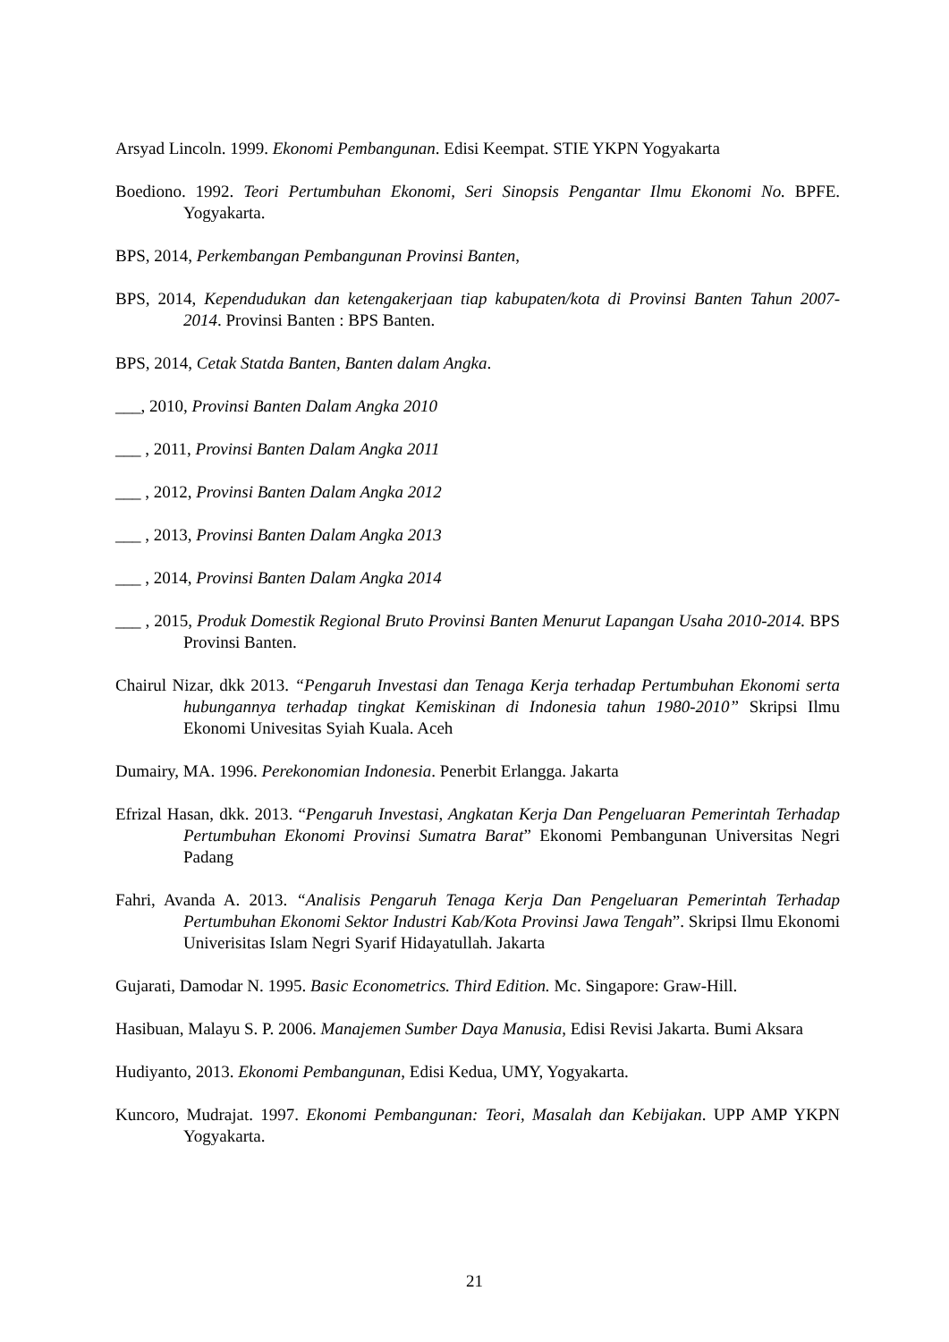Arsyad Lincoln. 1999. Ekonomi Pembangunan. Edisi Keempat. STIE YKPN Yogyakarta
Boediono. 1992. Teori Pertumbuhan Ekonomi, Seri Sinopsis Pengantar Ilmu Ekonomi No. BPFE. Yogyakarta.
BPS, 2014, Perkembangan Pembangunan Provinsi Banten,
BPS, 2014, Kependudukan dan ketengakerjaan tiap kabupaten/kota di Provinsi Banten Tahun 2007- 2014. Provinsi Banten : BPS Banten.
BPS, 2014, Cetak Statda Banten, Banten dalam Angka.
___, 2010, Provinsi Banten Dalam Angka 2010
___ , 2011, Provinsi Banten Dalam Angka 2011
___ , 2012, Provinsi Banten Dalam Angka 2012
___ , 2013, Provinsi Banten Dalam Angka 2013
___ , 2014, Provinsi Banten Dalam Angka 2014
___ , 2015, Produk Domestik Regional Bruto Provinsi Banten Menurut Lapangan Usaha 2010-2014. BPS Provinsi Banten.
Chairul Nizar, dkk 2013. “Pengaruh Investasi dan Tenaga Kerja terhadap Pertumbuhan Ekonomi serta hubungannya terhadap tingkat Kemiskinan di Indonesia tahun 1980-2010” Skripsi Ilmu Ekonomi Univesitas Syiah Kuala. Aceh
Dumairy, MA. 1996. Perekonomian Indonesia. Penerbit Erlangga. Jakarta
Efrizal Hasan, dkk. 2013. “Pengaruh Investasi, Angkatan Kerja Dan Pengeluaran Pemerintah Terhadap Pertumbuhan Ekonomi Provinsi Sumatra Barat” Ekonomi Pembangunan Universitas Negri Padang
Fahri, Avanda A. 2013. “Analisis Pengaruh Tenaga Kerja Dan Pengeluaran Pemerintah Terhadap Pertumbuhan Ekonomi Sektor Industri Kab/Kota Provinsi Jawa Tengah”. Skripsi Ilmu Ekonomi Univerisitas Islam Negri Syarif Hidayatullah. Jakarta
Gujarati, Damodar N. 1995. Basic Econometrics. Third Edition. Mc. Singapore: Graw-Hill.
Hasibuan, Malayu S. P. 2006. Manajemen Sumber Daya Manusia, Edisi Revisi Jakarta. Bumi Aksara
Hudiyanto, 2013. Ekonomi Pembangunan, Edisi Kedua, UMY, Yogyakarta.
Kuncoro, Mudrajat. 1997. Ekonomi Pembangunan: Teori, Masalah dan Kebijakan. UPP AMP YKPN Yogyakarta.
21